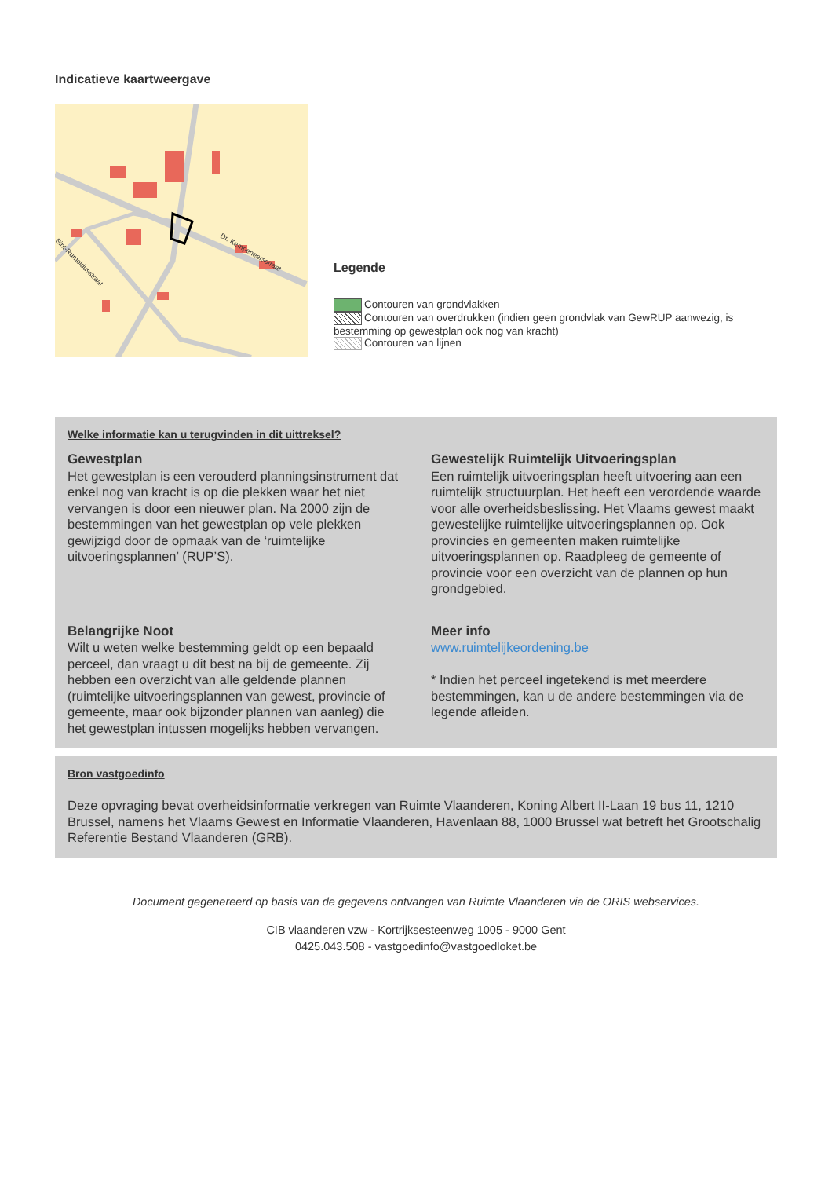Indicatieve kaartweergave
Dr. Kempeneersstraat
Sint-Rumoldusstraat
Legende
Contouren van grondvlakken
Contouren van overdrukken (indien geen grondvlak van GewRUP aanwezig, is bestemming op gewestplan ook nog van kracht)
Contouren van lijnen
Welke informatie kan u terugvinden in dit uittreksel?
Gewestplan
Het gewestplan is een verouderd planningsinstrument dat enkel nog van kracht is op die plekken waar het niet vervangen is door een nieuwer plan. Na 2000 zijn de bestemmingen van het gewestplan op vele plekken gewijzigd door de opmaak van de ‘ruimtelijke uitvoeringsplannen’ (RUP’S).
Gewestelijk Ruimtelijk Uitvoeringsplan
Een ruimtelijk uitvoeringsplan heeft uitvoering aan een ruimtelijk structuurplan. Het heeft een verordende waarde voor alle overheidsbeslissing. Het Vlaams gewest maakt gewestelijke ruimtelijke uitvoeringsplannen op. Ook provincies en gemeenten maken ruimtelijke uitvoeringsplannen op. Raadpleeg de gemeente of provincie voor een overzicht van de plannen op hun grondgebied.
Belangrijke Noot
Wilt u weten welke bestemming geldt op een bepaald perceel, dan vraagt u dit best na bij de gemeente. Zij hebben een overzicht van alle geldende plannen (ruimtelijke uitvoeringsplannen van gewest, provincie of gemeente, maar ook bijzonder plannen van aanleg) die het gewestplan intussen mogelijks hebben vervangen.
Meer info
www.ruimtelijkeordening.be
* Indien het perceel ingetekend is met meerdere bestemmingen, kan u de andere bestemmingen via de legende afleiden.
Bron vastgoedinfo
Deze opvraging bevat overheidsinformatie verkregen van Ruimte Vlaanderen, Koning Albert II-Laan 19 bus 11, 1210 Brussel, namens het Vlaams Gewest en Informatie Vlaanderen, Havenlaan 88, 1000 Brussel wat betreft het Grootschalig Referentie Bestand Vlaanderen (GRB).
Document gegenereerd op basis van de gegevens ontvangen van Ruimte Vlaanderen via de ORIS webservices.
CIB vlaanderen vzw - Kortrijksesteenweg 1005 - 9000 Gent
0425.043.508 - vastgoedinfo@vastgoedloket.be